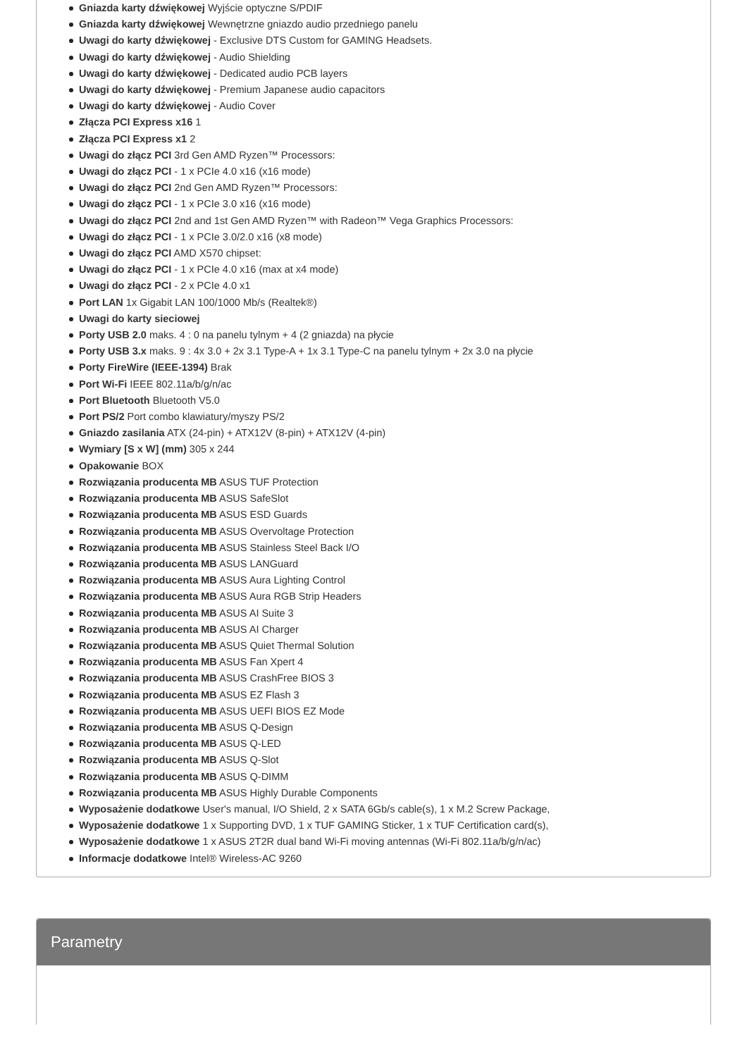Gniazda karty dźwiękowej Wyjście optyczne S/PDIF
Gniazda karty dźwiękowej Wewnętrzne gniazdo audio przedniego panelu
Uwagi do karty dźwiękowej - Exclusive DTS Custom for GAMING Headsets.
Uwagi do karty dźwiękowej - Audio Shielding
Uwagi do karty dźwiękowej - Dedicated audio PCB layers
Uwagi do karty dźwiękowej - Premium Japanese audio capacitors
Uwagi do karty dźwiękowej - Audio Cover
Złącza PCI Express x16 1
Złącza PCI Express x1 2
Uwagi do złącz PCI 3rd Gen AMD Ryzen™ Processors:
Uwagi do złącz PCI - 1 x PCIe 4.0 x16 (x16 mode)
Uwagi do złącz PCI 2nd Gen AMD Ryzen™ Processors:
Uwagi do złącz PCI - 1 x PCIe 3.0 x16 (x16 mode)
Uwagi do złącz PCI 2nd and 1st Gen AMD Ryzen™ with Radeon™ Vega Graphics Processors:
Uwagi do złącz PCI - 1 x PCIe 3.0/2.0 x16 (x8 mode)
Uwagi do złącz PCI AMD X570 chipset:
Uwagi do złącz PCI - 1 x PCIe 4.0 x16 (max at x4 mode)
Uwagi do złącz PCI - 2 x PCIe 4.0 x1
Port LAN 1x Gigabit LAN 100/1000 Mb/s (Realtek®)
Uwagi do karty sieciowej
Porty USB 2.0 maks. 4 : 0 na panelu tylnym + 4 (2 gniazda) na płycie
Porty USB 3.x maks. 9 : 4x 3.0 + 2x 3.1 Type-A + 1x 3.1 Type-C na panelu tylnym + 2x 3.0 na płycie
Porty FireWire (IEEE-1394) Brak
Port Wi-Fi IEEE 802.11a/b/g/n/ac
Port Bluetooth Bluetooth V5.0
Port PS/2 Port combo klawiatury/myszy PS/2
Gniazdo zasilania ATX (24-pin) + ATX12V (8-pin) + ATX12V (4-pin)
Wymiary [S x W] (mm) 305 x 244
Opakowanie BOX
Rozwiązania producenta MB ASUS TUF Protection
Rozwiązania producenta MB ASUS SafeSlot
Rozwiązania producenta MB ASUS ESD Guards
Rozwiązania producenta MB ASUS Overvoltage Protection
Rozwiązania producenta MB ASUS Stainless Steel Back I/O
Rozwiązania producenta MB ASUS LANGuard
Rozwiązania producenta MB ASUS Aura Lighting Control
Rozwiązania producenta MB ASUS Aura RGB Strip Headers
Rozwiązania producenta MB ASUS AI Suite 3
Rozwiązania producenta MB ASUS AI Charger
Rozwiązania producenta MB ASUS Quiet Thermal Solution
Rozwiązania producenta MB ASUS Fan Xpert 4
Rozwiązania producenta MB ASUS CrashFree BIOS 3
Rozwiązania producenta MB ASUS EZ Flash 3
Rozwiązania producenta MB ASUS UEFI BIOS EZ Mode
Rozwiązania producenta MB ASUS Q-Design
Rozwiązania producenta MB ASUS Q-LED
Rozwiązania producenta MB ASUS Q-Slot
Rozwiązania producenta MB ASUS Q-DIMM
Rozwiązania producenta MB ASUS Highly Durable Components
Wyposażenie dodatkowe User's manual, I/O Shield, 2 x SATA 6Gb/s cable(s), 1 x M.2 Screw Package,
Wyposażenie dodatkowe 1 x Supporting DVD, 1 x TUF GAMING Sticker, 1 x TUF Certification card(s),
Wyposażenie dodatkowe 1 x ASUS 2T2R dual band Wi-Fi moving antennas (Wi-Fi 802.11a/b/g/n/ac)
Informacje dodatkowe Intel® Wireless-AC 9260
Parametry